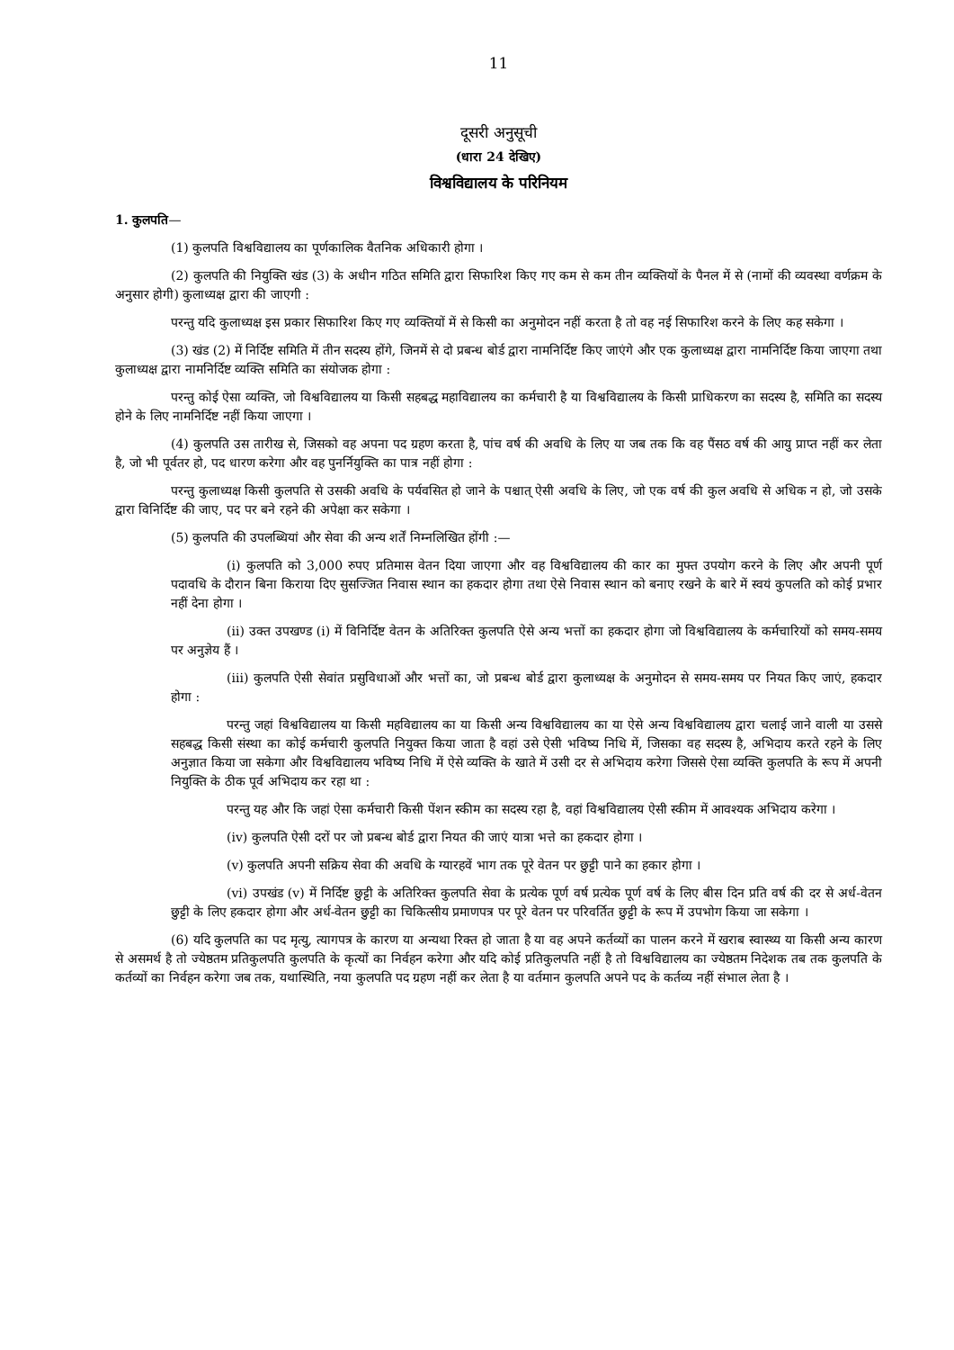11
दूसरी अनुसूची
(धारा 24 देखिए)
विश्वविद्यालय के परिनियम
1. कुलपति—
(1) कुलपति विश्वविद्यालय का पूर्णकालिक वैतनिक अधिकारी होगा ।
(2) कुलपति की नियुक्ति खंड (3) के अधीन गठित समिति द्वारा सिफारिश किए गए कम से कम तीन व्यक्तियों के पैनल में से (नामों की व्यवस्था वर्णक्रम के अनुसार होगी) कुलाध्यक्ष द्वारा की जाएगी :
परन्तु यदि कुलाध्यक्ष इस प्रकार सिफारिश किए गए व्यक्तियों में से किसी का अनुमोदन नहीं करता है तो वह नई सिफारिश करने के लिए कह सकेगा ।
(3) खंड (2) में निर्दिष्ट समिति में तीन सदस्य होंगे, जिनमें से दो प्रबन्ध बोर्ड द्वारा नामनिर्दिष्ट किए जाएंगे और एक कुलाध्यक्ष द्वारा नामनिर्दिष्ट किया जाएगा तथा कुलाध्यक्ष द्वारा नामनिर्दिष्ट व्यक्ति समिति का संयोजक होगा :
परन्तु कोई ऐसा व्यक्ति, जो विश्वविद्यालय या किसी सहबद्ध महाविद्यालय का कर्मचारी है या विश्वविद्यालय के किसी प्राधिकरण का सदस्य है, समिति का सदस्य होने के लिए नामनिर्दिष्ट नहीं किया जाएगा ।
(4) कुलपति उस तारीख से, जिसको वह अपना पद ग्रहण करता है, पांच वर्ष की अवधि के लिए या जब तक कि वह पैंसठ वर्ष की आयु प्राप्त नहीं कर लेता है, जो भी पूर्वतर हो, पद धारण करेगा और वह पुनर्नियुक्ति का पात्र नहीं होगा :
परन्तु कुलाध्यक्ष किसी कुलपति से उसकी अवधि के पर्यवसित हो जाने के पश्चात् ऐसी अवधि के लिए, जो एक वर्ष की कुल अवधि से अधिक न हो, जो उसके द्वारा विनिर्दिष्ट की जाए, पद पर बने रहने की अपेक्षा कर सकेगा ।
(5) कुलपति की उपलब्धियां और सेवा की अन्य शर्तें निम्नलिखित होंगी :—
(i) कुलपति को 3,000 रुपए प्रतिमास वेतन दिया जाएगा और वह विश्वविद्यालय की कार का मुफ्त उपयोग करने के लिए और अपनी पूर्ण पदावधि के दौरान बिना किराया दिए सुसज्जित निवास स्थान का हकदार होगा तथा ऐसे निवास स्थान को बनाए रखने के बारे में स्वयं कुपलति को कोई प्रभार नहीं देना होगा ।
(ii) उक्त उपखण्ड (i) में विनिर्दिष्ट वेतन के अतिरिक्त कुलपति ऐसे अन्य भत्तों का हकदार होगा जो विश्वविद्यालय के कर्मचारियों को समय-समय पर अनुज्ञेय हैं ।
(iii) कुलपति ऐसी सेवांत प्रसुविधाओं और भत्तों का, जो प्रबन्ध बोर्ड द्वारा कुलाध्यक्ष के अनुमोदन से समय-समय पर नियत किए जाएं, हकदार होगा :
परन्तु जहां विश्वविद्यालय या किसी महविद्यालय का या किसी अन्य विश्वविद्यालय का या ऐसे अन्य विश्वविद्यालय द्वारा चलाई जाने वाली या उससे सहबद्ध किसी संस्था का कोई कर्मचारी कुलपति नियुक्त किया जाता है वहां उसे ऐसी भविष्य निधि में, जिसका वह सदस्य है, अभिदाय करते रहने के लिए अनुज्ञात किया जा सकेगा और विश्वविद्यालय भविष्य निधि में ऐसे व्यक्ति के खाते में उसी दर से अभिदाय करेगा जिससे ऐसा व्यक्ति कुलपति के रूप में अपनी नियुक्ति के ठीक पूर्व अभिदाय कर रहा था :
परन्तु यह और कि जहां ऐसा कर्मचारी किसी पेंशन स्कीम का सदस्य रहा है, वहां विश्वविद्यालय ऐसी स्कीम में आवश्यक अभिदाय करेगा ।
(iv) कुलपति ऐसी दरों पर जो प्रबन्ध बोर्ड द्वारा नियत की जाएं यात्रा भत्ते का हकदार होगा ।
(v) कुलपति अपनी सक्रिय सेवा की अवधि के ग्यारहवें भाग तक पूरे वेतन पर छुट्टी पाने का हकार होगा ।
(vi) उपखंड (v) में निर्दिष्ट छुट्टी के अतिरिक्त कुलपति सेवा के प्रत्येक पूर्ण वर्ष प्रत्येक पूर्ण वर्ष के लिए बीस दिन प्रति वर्ष की दर से अर्ध-वेतन छुट्टी के लिए हकदार होगा और अर्ध-वेतन छुट्टी का चिकित्सीय प्रमाणपत्र पर पूरे वेतन पर परिवर्तित छुट्टी के रूप में उपभोग किया जा सकेगा ।
(6) यदि कुलपति का पद मृत्यु, त्यागपत्र के कारण या अन्यथा रिक्त हो जाता है या वह अपने कर्तव्यों का पालन करने में खराब स्वास्थ्य या किसी अन्य कारण से असमर्थ है तो ज्येष्ठतम प्रतिकुलपति कुलपति के कृत्यों का निर्वहन करेगा और यदि कोई प्रतिकुलपति नहीं है तो विश्वविद्यालय का ज्येष्ठतम निदेशक तब तक कुलपति के कर्तव्यों का निर्वहन करेगा जब तक, यथास्थिति, नया कुलपति पद ग्रहण नहीं कर लेता है या वर्तमान कुलपति अपने पद के कर्तव्य नहीं संभाल लेता है ।